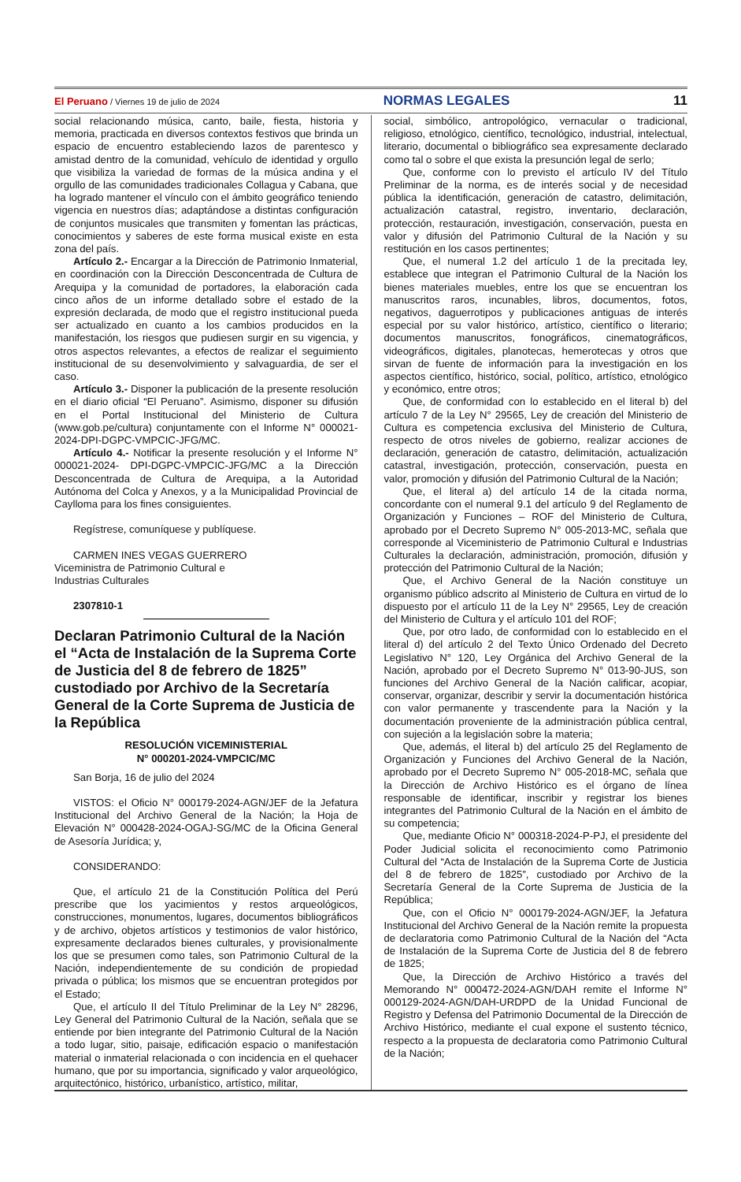El Peruano / Viernes 19 de julio de 2024
NORMAS LEGALES 11
social relacionando música, canto, baile, fiesta, historia y memoria, practicada en diversos contextos festivos que brinda un espacio de encuentro estableciendo lazos de parentesco y amistad dentro de la comunidad, vehículo de identidad y orgullo que visibiliza la variedad de formas de la música andina y el orgullo de las comunidades tradicionales Collagua y Cabana, que ha logrado mantener el vínculo con el ámbito geográfico teniendo vigencia en nuestros días; adaptándose a distintas configuración de conjuntos musicales que transmiten y fomentan las prácticas, conocimientos y saberes de este forma musical existe en esta zona del país.
Artículo 2.- Encargar a la Dirección de Patrimonio Inmaterial, en coordinación con la Dirección Desconcentrada de Cultura de Arequipa y la comunidad de portadores, la elaboración cada cinco años de un informe detallado sobre el estado de la expresión declarada, de modo que el registro institucional pueda ser actualizado en cuanto a los cambios producidos en la manifestación, los riesgos que pudiesen surgir en su vigencia, y otros aspectos relevantes, a efectos de realizar el seguimiento institucional de su desenvolvimiento y salvaguardia, de ser el caso.
Artículo 3.- Disponer la publicación de la presente resolución en el diario oficial “El Peruano”. Asimismo, disponer su difusión en el Portal Institucional del Ministerio de Cultura (www.gob.pe/cultura) conjuntamente con el Informe N° 000021-2024-DPI-DGPC-VMPCIC-JFG/MC.
Artículo 4.- Notificar la presente resolución y el Informe N° 000021-2024- DPI-DGPC-VMPCIC-JFG/MC a la Dirección Desconcentrada de Cultura de Arequipa, a la Autoridad Autónoma del Colca y Anexos, y a la Municipalidad Provincial de Caylloma para los fines consiguientes.
Regístrese, comuníquese y publíquese.
CARMEN INES VEGAS GUERRERO
Viceministra de Patrimonio Cultural e
Industrias Culturales
2307810-1
Declaran Patrimonio Cultural de la Nación el “Acta de Instalación de la Suprema Corte de Justicia del 8 de febrero de 1825” custodiado por Archivo de la Secretaría General de la Corte Suprema de Justicia de la República
RESOLUCIÓN VICEMINISTERIAL
N° 000201-2024-VMPCIC/MC
San Borja, 16 de julio del 2024
VISTOS: el Oficio N° 000179-2024-AGN/JEF de la Jefatura Institucional del Archivo General de la Nación; la Hoja de Elevación N° 000428-2024-OGAJ-SG/MC de la Oficina General de Asesoría Jurídica; y,
CONSIDERANDO:
Que, el artículo 21 de la Constitución Política del Perú prescribe que los yacimientos y restos arqueológicos, construcciones, monumentos, lugares, documentos bibliográficos y de archivo, objetos artísticos y testimonios de valor histórico, expresamente declarados bienes culturales, y provisionalmente los que se presumen como tales, son Patrimonio Cultural de la Nación, independientemente de su condición de propiedad privada o pública; los mismos que se encuentran protegidos por el Estado;
Que, el artículo II del Título Preliminar de la Ley N° 28296, Ley General del Patrimonio Cultural de la Nación, señala que se entiende por bien integrante del Patrimonio Cultural de la Nación a todo lugar, sitio, paisaje, edificación espacio o manifestación material o inmaterial relacionada o con incidencia en el quehacer humano, que por su importancia, significado y valor arqueológico, arquitectónico, histórico, urbanístico, artístico, militar,
social, simbólico, antropológico, vernacular o tradicional, religioso, etnológico, científico, tecnológico, industrial, intelectual, literario, documental o bibliográfico sea expresamente declarado como tal o sobre el que exista la presunción legal de serlo;
Que, conforme con lo previsto el artículo IV del Título Preliminar de la norma, es de interés social y de necesidad pública la identificación, generación de catastro, delimitación, actualización catastral, registro, inventario, declaración, protección, restauración, investigación, conservación, puesta en valor y difusión del Patrimonio Cultural de la Nación y su restitución en los casos pertinentes;
Que, el numeral 1.2 del artículo 1 de la precitada ley, establece que integran el Patrimonio Cultural de la Nación los bienes materiales muebles, entre los que se encuentran los manuscritos raros, incunables, libros, documentos, fotos, negativos, daguerrotipos y publicaciones antiguas de interés especial por su valor histórico, artístico, científico o literario; documentos manuscritos, fonográficos, cinematográficos, videográficos, digitales, planotecas, hemerotecas y otros que sirvan de fuente de información para la investigación en los aspectos científico, histórico, social, político, artístico, etnológico y económico, entre otros;
Que, de conformidad con lo establecido en el literal b) del artículo 7 de la Ley N° 29565, Ley de creación del Ministerio de Cultura es competencia exclusiva del Ministerio de Cultura, respecto de otros niveles de gobierno, realizar acciones de declaración, generación de catastro, delimitación, actualización catastral, investigación, protección, conservación, puesta en valor, promoción y difusión del Patrimonio Cultural de la Nación;
Que, el literal a) del artículo 14 de la citada norma, concordante con el numeral 9.1 del artículo 9 del Reglamento de Organización y Funciones – ROF del Ministerio de Cultura, aprobado por el Decreto Supremo N° 005-2013-MC, señala que corresponde al Viceministerio de Patrimonio Cultural e Industrias Culturales la declaración, administración, promoción, difusión y protección del Patrimonio Cultural de la Nación;
Que, el Archivo General de la Nación constituye un organismo público adscrito al Ministerio de Cultura en virtud de lo dispuesto por el artículo 11 de la Ley N° 29565, Ley de creación del Ministerio de Cultura y el artículo 101 del ROF;
Que, por otro lado, de conformidad con lo establecido en el literal d) del artículo 2 del Texto Único Ordenado del Decreto Legislativo N° 120, Ley Orgánica del Archivo General de la Nación, aprobado por el Decreto Supremo N° 013-90-JUS, son funciones del Archivo General de la Nación calificar, acopiar, conservar, organizar, describir y servir la documentación histórica con valor permanente y trascendente para la Nación y la documentación proveniente de la administración pública central, con sujeción a la legislación sobre la materia;
Que, además, el literal b) del artículo 25 del Reglamento de Organización y Funciones del Archivo General de la Nación, aprobado por el Decreto Supremo N° 005-2018-MC, señala que la Dirección de Archivo Histórico es el órgano de línea responsable de identificar, inscribir y registrar los bienes integrantes del Patrimonio Cultural de la Nación en el ámbito de su competencia;
Que, mediante Oficio N° 000318-2024-P-PJ, el presidente del Poder Judicial solicita el reconocimiento como Patrimonio Cultural del “Acta de Instalación de la Suprema Corte de Justicia del 8 de febrero de 1825”, custodiado por Archivo de la Secretaría General de la Corte Suprema de Justicia de la República;
Que, con el Oficio N° 000179-2024-AGN/JEF, la Jefatura Institucional del Archivo General de la Nación remite la propuesta de declaratoria como Patrimonio Cultural de la Nación del “Acta de Instalación de la Suprema Corte de Justicia del 8 de febrero de 1825;
Que, la Dirección de Archivo Histórico a través del Memorando N° 000472-2024-AGN/DAH remite el Informe N° 000129-2024-AGN/DAH-URDPD de la Unidad Funcional de Registro y Defensa del Patrimonio Documental de la Dirección de Archivo Histórico, mediante el cual expone el sustento técnico, respecto a la propuesta de declaratoria como Patrimonio Cultural de la Nación;